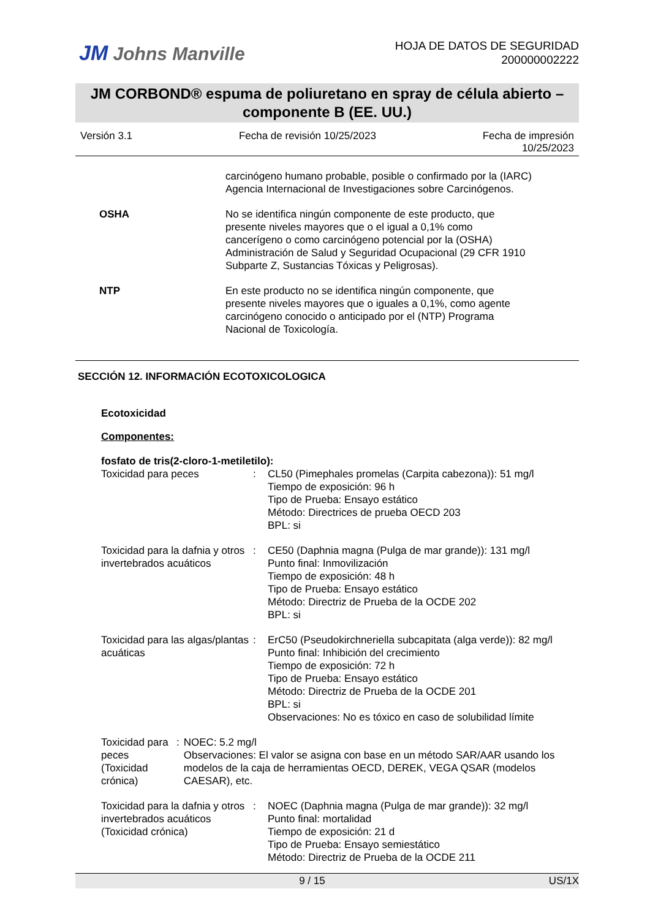JM Johns Manville
HOJA DE DATOS DE SEGURIDAD
200000002222
JM CORBOND® espuma de poliuretano en spray de célula abierto –
componente B (EE. UU.)
Versión 3.1 Fecha de revisión 10/25/2023 Fecha de impresión
10/25/2023
carcinógeno humano probable, posible o confirmado por la (IARC) Agencia Internacional de Investigaciones sobre Carcinógenos.
OSHA No se identifica ningún componente de este producto, que presente niveles mayores que o el igual a 0,1% como cancerígeno o como carcinógeno potencial por la (OSHA) Administración de Salud y Seguridad Ocupacional (29 CFR 1910 Subparte Z, Sustancias Tóxicas y Peligrosas).
NTP En este producto no se identifica ningún componente, que presente niveles mayores que o iguales a 0,1%, como agente carcinógeno conocido o anticipado por el (NTP) Programa Nacional de Toxicología.
SECCIÓN 12. INFORMACIÓN ECOTOXICOLOGICA
Ecotoxicidad
Componentes:
fosfato de tris(2-cloro-1-metiletilo):
Toxicidad para peces : CL50 (Pimephales promelas (Carpita cabezona)): 51 mg/l
Tiempo de exposición: 96 h
Tipo de Prueba: Ensayo estático
Método: Directrices de prueba OECD 203
BPL: si
Toxicidad para la dafnia y otros invertebrados acuáticos
: CE50 (Daphnia magna (Pulga de mar grande)): 131 mg/l
Punto final: Inmovilización
Tiempo de exposición: 48 h
Tipo de Prueba: Ensayo estático
Método: Directriz de Prueba de la OCDE 202
BPL: si
Toxicidad para las algas/plantas acuáticas
: ErC50 (Pseudokirchneriella subcapitata (alga verde)): 82 mg/l
Punto final: Inhibición del crecimiento
Tiempo de exposición: 72 h
Tipo de Prueba: Ensayo estático
Método: Directriz de Prueba de la OCDE 201
BPL: si
Observaciones: No es tóxico en caso de solubilidad límite
Toxicidad para peces (Toxicidad crónica)
: NOEC: 5.2 mg/l
Observaciones: El valor se asigna con base en un método SAR/AAR usando los modelos de la caja de herramientas OECD, DEREK, VEGA QSAR (modelos CAESAR), etc.
Toxicidad para la dafnia y otros invertebrados acuáticos (Toxicidad crónica)
: NOEC (Daphnia magna (Pulga de mar grande)): 32 mg/l
Punto final: mortalidad
Tiempo de exposición: 21 d
Tipo de Prueba: Ensayo semiestático
Método: Directriz de Prueba de la OCDE 211
9 / 15 US/1X